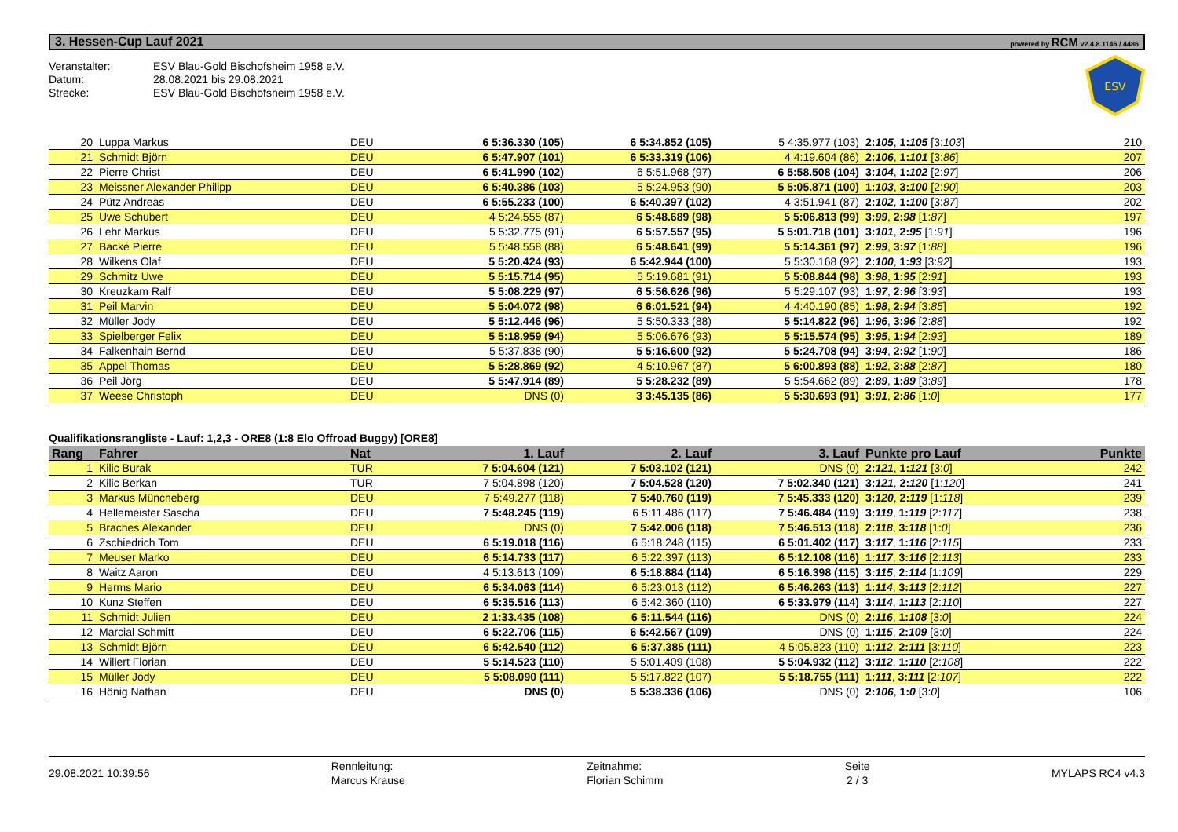3. Hessen-Cup Lauf 2021 powered by RCM v2.4.8.1146 / 4486
Veranstalter: ESV Blau-Gold Bischofsheim 1958 e.V.
Datum: 28.08.2021 bis 29.08.2021
Strecke: ESV Blau-Gold Bischofsheim 1958 e.V.
ESV
| 20 | Luppa Markus | DEU | 6 5:36.330 (105) | 6 5:34.852 (105) | 5 4:35.977 (103) | 2: 105 , 1: 105 [3: 103 ] | 210 |
| 21 | Schmidt Björn | DEU | 6 5:47.907 (101) | 6 5:33.319 (106) | 4 4:19.604 (86) | 2: 106 , 1: 101 [3: 86 ] | 207 |
| 22 | Pierre Christ | DEU | 6 5:41.990 (102) | 6 5:51.968 (97) | 6 5:58.508 (104) | 3: 104 , 1: 102 [2: 97 ] | 206 |
| 23 | Meissner Alexander Philipp | DEU | 6 5:40.386 (103) | 5 5:24.953 (90) | 5 5:05.871 (100) | 1: 103 , 3: 100 [2: 90 ] | 203 |
| 24 | Pütz Andreas | DEU | 6 5:55.233 (100) | 6 5:40.397 (102) | 4 3:51.941 (87) | 2: 102 , 1: 100 [3: 87 ] | 202 |
| 25 | Uwe Schubert | DEU | 4 5:24.555 (87) | 6 5:48.689 (98) | 5 5:06.813 (99) | 3: 99 , 2: 98 [1: 87 ] | 197 |
| 26 | Lehr Markus | DEU | 5 5:32.775 (91) | 6 5:57.557 (95) | 5 5:01.718 (101) | 3: 101 , 2: 95 [1: 91 ] | 196 |
| 27 | Backé Pierre | DEU | 5 5:48.558 (88) | 6 5:48.641 (99) | 5 5:14.361 (97) | 2: 99 , 3: 97 [1: 88 ] | 196 |
| 28 | Wilkens Olaf | DEU | 5 5:20.424 (93) | 6 5:42.944 (100) | 5 5:30.168 (92) | 2: 100 , 1: 93 [3: 92 ] | 193 |
| 29 | Schmitz Uwe | DEU | 5 5:15.714 (95) | 5 5:19.681 (91) | 5 5:08.844 (98) | 3: 98 , 1: 95 [2: 91 ] | 193 |
| 30 | Kreuzkam Ralf | DEU | 5 5:08.229 (97) | 6 5:56.626 (96) | 5 5:29.107 (93) | 1: 97 , 2: 96 [3: 93 ] | 193 |
| 31 | Peil Marvin | DEU | 5 5:04.072 (98) | 6 6:01.521 (94) | 4 4:40.190 (85) | 1: 98 , 2: 94 [3: 85 ] | 192 |
| 32 | Müller Jody | DEU | 5 5:12.446 (96) | 5 5:50.333 (88) | 5 5:14.822 (96) | 1: 96 , 3: 96 [2: 88 ] | 192 |
| 33 | Spielberger Felix | DEU | 5 5:18.959 (94) | 5 5:06.676 (93) | 5 5:15.574 (95) | 3: 95 , 1: 94 [2: 93 ] | 189 |
| 34 | Falkenhain Bernd | DEU | 5 5:37.838 (90) | 5 5:16.600 (92) | 5 5:24.708 (94) | 3: 94 , 2: 92 [1: 90 ] | 186 |
| 35 | Appel Thomas | DEU | 5 5:28.869 (92) | 4 5:10.967 (87) | 5 6:00.893 (88) | 1: 92 , 3: 88 [2: 87 ] | 180 |
| 36 | Peil Jörg | DEU | 5 5:47.914 (89) | 5 5:28.232 (89) | 5 5:54.662 (89) | 2: 89 , 1: 89 [3: 89 ] | 178 |
| 37 | Weese Christoph | DEU | DNS (0) | 3 3:45.135 (86) | 5 5:30.693 (91) | 3: 91 , 2: 86 [1: 0 ] | 177 |
Qualifikationsrangliste - Lauf: 1,2,3 - ORE8 (1:8 Elo Offroad Buggy) [ORE8]
| Rang | Fahrer | Nat | 1. Lauf | 2. Lauf | 3. Lauf | Punkte pro Lauf | Punkte |
| --- | --- | --- | --- | --- | --- | --- | --- |
| 1 | Kilic Burak | TUR | 7 5:04.604 (121) | 7 5:03.102 (121) | DNS (0) | 2: 121 , 1: 121 [3: 0 ] | 242 |
| 2 | Kilic Berkan | TUR | 7 5:04.898 (120) | 7 5:04.528 (120) | 7 5:02.340 (121) | 3: 121 , 2: 120 [1: 120 ] | 241 |
| 3 | Markus Müncheberg | DEU | 7 5:49.277 (118) | 7 5:40.760 (119) | 7 5:45.333 (120) | 3: 120 , 2: 119 [1: 118 ] | 239 |
| 4 | Hellemeister Sascha | DEU | 7 5:48.245 (119) | 6 5:11.486 (117) | 7 5:46.484 (119) | 3: 119 , 1: 119 [2: 117 ] | 238 |
| 5 | Braches Alexander | DEU | DNS (0) | 7 5:42.006 (118) | 7 5:46.513 (118) | 2: 118 , 3: 118 [1: 0 ] | 236 |
| 6 | Zschiedrich Tom | DEU | 6 5:19.018 (116) | 6 5:18.248 (115) | 6 5:01.402 (117) | 3: 117 , 1: 116 [2: 115 ] | 233 |
| 7 | Meuser Marko | DEU | 6 5:14.733 (117) | 6 5:22.397 (113) | 6 5:12.108 (116) | 1: 117 , 3: 116 [2: 113 ] | 233 |
| 8 | Waitz Aaron | DEU | 4 5:13.613 (109) | 6 5:18.884 (114) | 6 5:16.398 (115) | 3: 115 , 2: 114 [1: 109 ] | 229 |
| 9 | Herms Mario | DEU | 6 5:34.063 (114) | 6 5:23.013 (112) | 6 5:46.263 (113) | 1: 114 , 3: 113 [2: 112 ] | 227 |
| 10 | Kunz Steffen | DEU | 6 5:35.516 (113) | 6 5:42.360 (110) | 6 5:33.979 (114) | 3: 114 , 1: 113 [2: 110 ] | 227 |
| 11 | Schmidt Julien | DEU | 2 1:33.435 (108) | 6 5:11.544 (116) | DNS (0) | 2: 116 , 1: 108 [3: 0 ] | 224 |
| 12 | Marcial Schmitt | DEU | 6 5:22.706 (115) | 6 5:42.567 (109) | DNS (0) | 1: 115 , 2: 109 [3: 0 ] | 224 |
| 13 | Schmidt Björn | DEU | 6 5:42.540 (112) | 6 5:37.385 (111) | 4 5:05.823 (110) | 1: 112 , 2: 111 [3: 110 ] | 223 |
| 14 | Willert Florian | DEU | 5 5:14.523 (110) | 5 5:01.409 (108) | 5 5:04.932 (112) | 3: 112 , 1: 110 [2: 108 ] | 222 |
| 15 | Müller Jody | DEU | 5 5:08.090 (111) | 5 5:17.822 (107) | 5 5:18.755 (111) | 1: 111 , 3: 111 [2: 107 ] | 222 |
| 16 | Hönig Nathan | DEU | DNS (0) | 5 5:38.336 (106) | DNS (0) | 2: 106 , 1: 0 [3: 0 ] | 106 |
29.08.2021 10:39:56
Rennleitung:
Marcus Krause
Zeitnahme:
Florian Schimm
Seite
2 / 3
MYLAPS RC4 v4.3